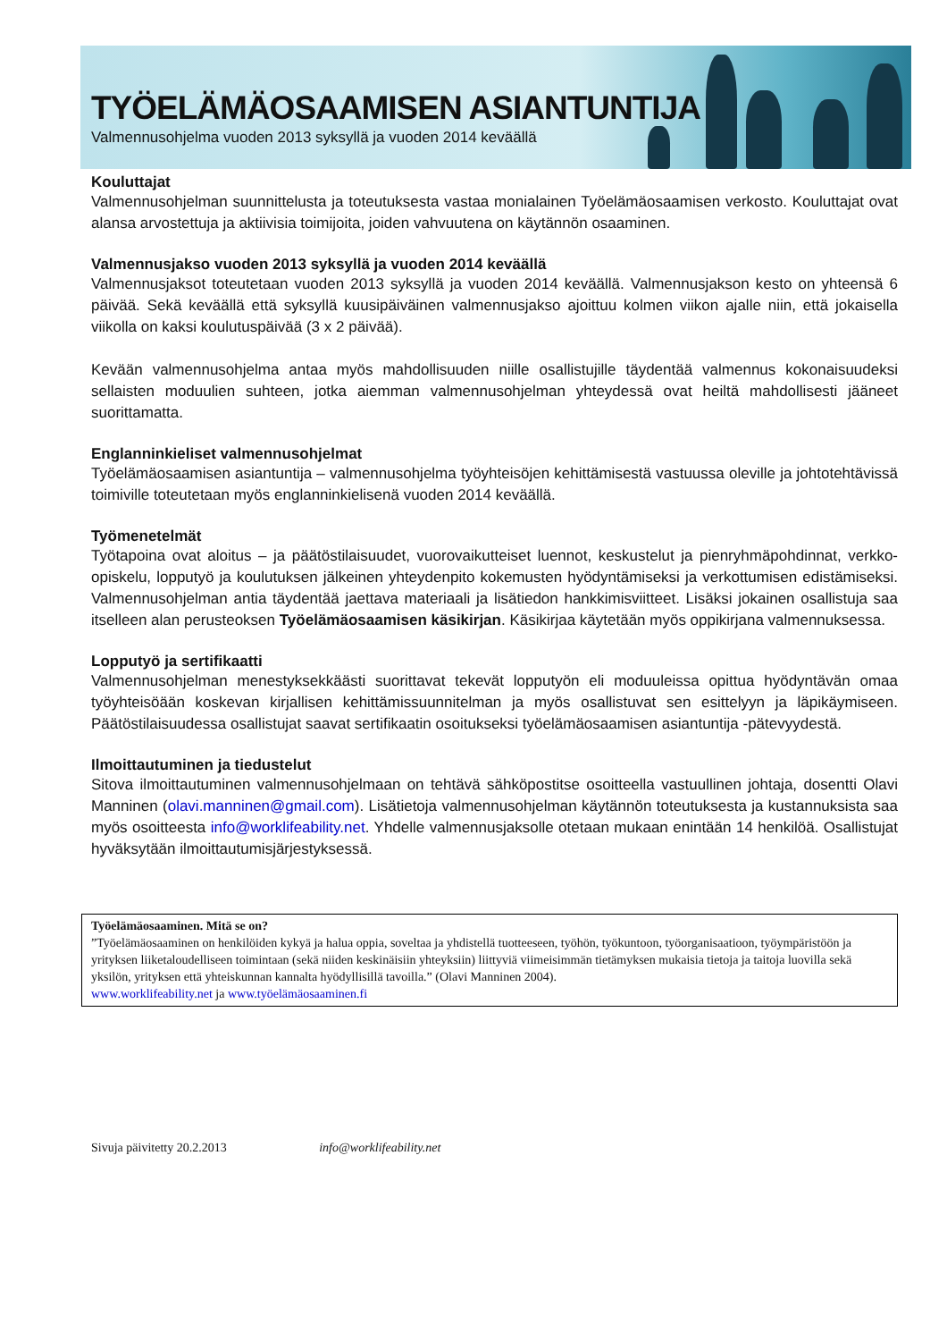TYÖELÄMÄOSAAMISEN ASIANTUNTIJA
Valmennusohjelma vuoden 2013 syksyllä ja vuoden 2014 keväällä
Kouluttajat
Valmennusohjelman suunnittelusta ja toteutuksesta vastaa monialainen Työelämäosaamisen verkosto. Kouluttajat ovat alansa arvostettuja ja aktiivisia toimijoita, joiden vahvuutena on käytännön osaaminen.
Valmennusjakso vuoden 2013 syksyllä ja vuoden 2014 keväällä
Valmennusjaksot toteutetaan vuoden 2013 syksyllä ja vuoden 2014 keväällä. Valmennusjakson kesto on yhteensä 6 päivää. Sekä keväällä että syksyllä kuusipäiväinen valmennusjakso ajoittuu kolmen viikon ajalle niin, että jokaisella viikolla on kaksi koulutuspäivää (3 x 2 päivää).
Kevään valmennusohjelma antaa myös mahdollisuuden niille osallistujille täydentää valmennus kokonaisuudeksi sellaisten moduulien suhteen, jotka aiemman valmennusohjelman yhteydessä ovat heiltä mahdollisesti jääneet suorittamatta.
Englanninkieliset valmennusohjelmat
Työelämäosaamisen asiantuntija – valmennusohjelma työyhteisöjen kehittämisestä vastuussa oleville ja johtotehtävissä toimiville toteutetaan myös englanninkielisenä vuoden 2014 keväällä.
Työmenetelmät
Työtapoina ovat aloitus – ja päätöstilaisuudet, vuorovaikutteiset luennot, keskustelut ja pienryhmäpohdinnat, verkko-opiskelu, lopputyö ja koulutuksen jälkeinen yhteydenpito kokemusten hyödyntämiseksi ja verkottumisen edistämiseksi. Valmennusohjelman antia täydentää jaettava materiaali ja lisätiedon hankkimisviitteet. Lisäksi jokainen osallistuja saa itselleen alan perusteoksen Työelämäosaamisen käsikirjan. Käsikirjaa käytetään myös oppikirjana valmennuksessa.
Lopputyö ja sertifikaatti
Valmennusohjelman menestyksekkäästi suorittavat tekevät lopputyön eli moduuleissa opittua hyödyntävän omaa työyhteisöään koskevan kirjallisen kehittämissuunnitelman ja myös osallistuvat sen esittelyyn ja läpikäymiseen. Päätöstilaisuudessa osallistujat saavat sertifikaatin osoitukseksi työelämäosaamisen asiantuntija -pätevyydestä.
Ilmoittautuminen ja tiedustelut
Sitova ilmoittautuminen valmennusohjelmaan on tehtävä sähköpostitse osoitteella vastuullinen johtaja, dosentti Olavi Manninen (olavi.manninen@gmail.com). Lisätietoja valmennusohjelman käytännön toteutuksesta ja kustannuksista saa myös osoitteesta info@worklifeability.net. Yhdelle valmennusjaksolle otetaan mukaan enintään 14 henkilöä. Osallistujat hyväksytään ilmoittautumisjärjestyksessä.
Työelämäosaaminen. Mitä se on?
”Työelämäosaaminen on henkilöiden kykyä ja halua oppia, soveltaa ja yhdistellä tuotteeseen, työhön, työkuntoon, työorganisaatioon, työympäristöön ja yrityksen liiketaloudelliseen toimintaan (sekä niiden keskinäisiin yhteyksiin) liittyviä viimeisimmän tietämyksen mukaisia tietoja ja taitoja luovilla sekä yksilön, yrityksen että yhteiskunnan kannalta hyödyllisillä tavoilla.” (Olavi Manninen 2004).
www.worklifeability.net ja www.työelämäosaaminen.fi
Sivuja päivitetty 20.2.2013 info@worklifeability.net